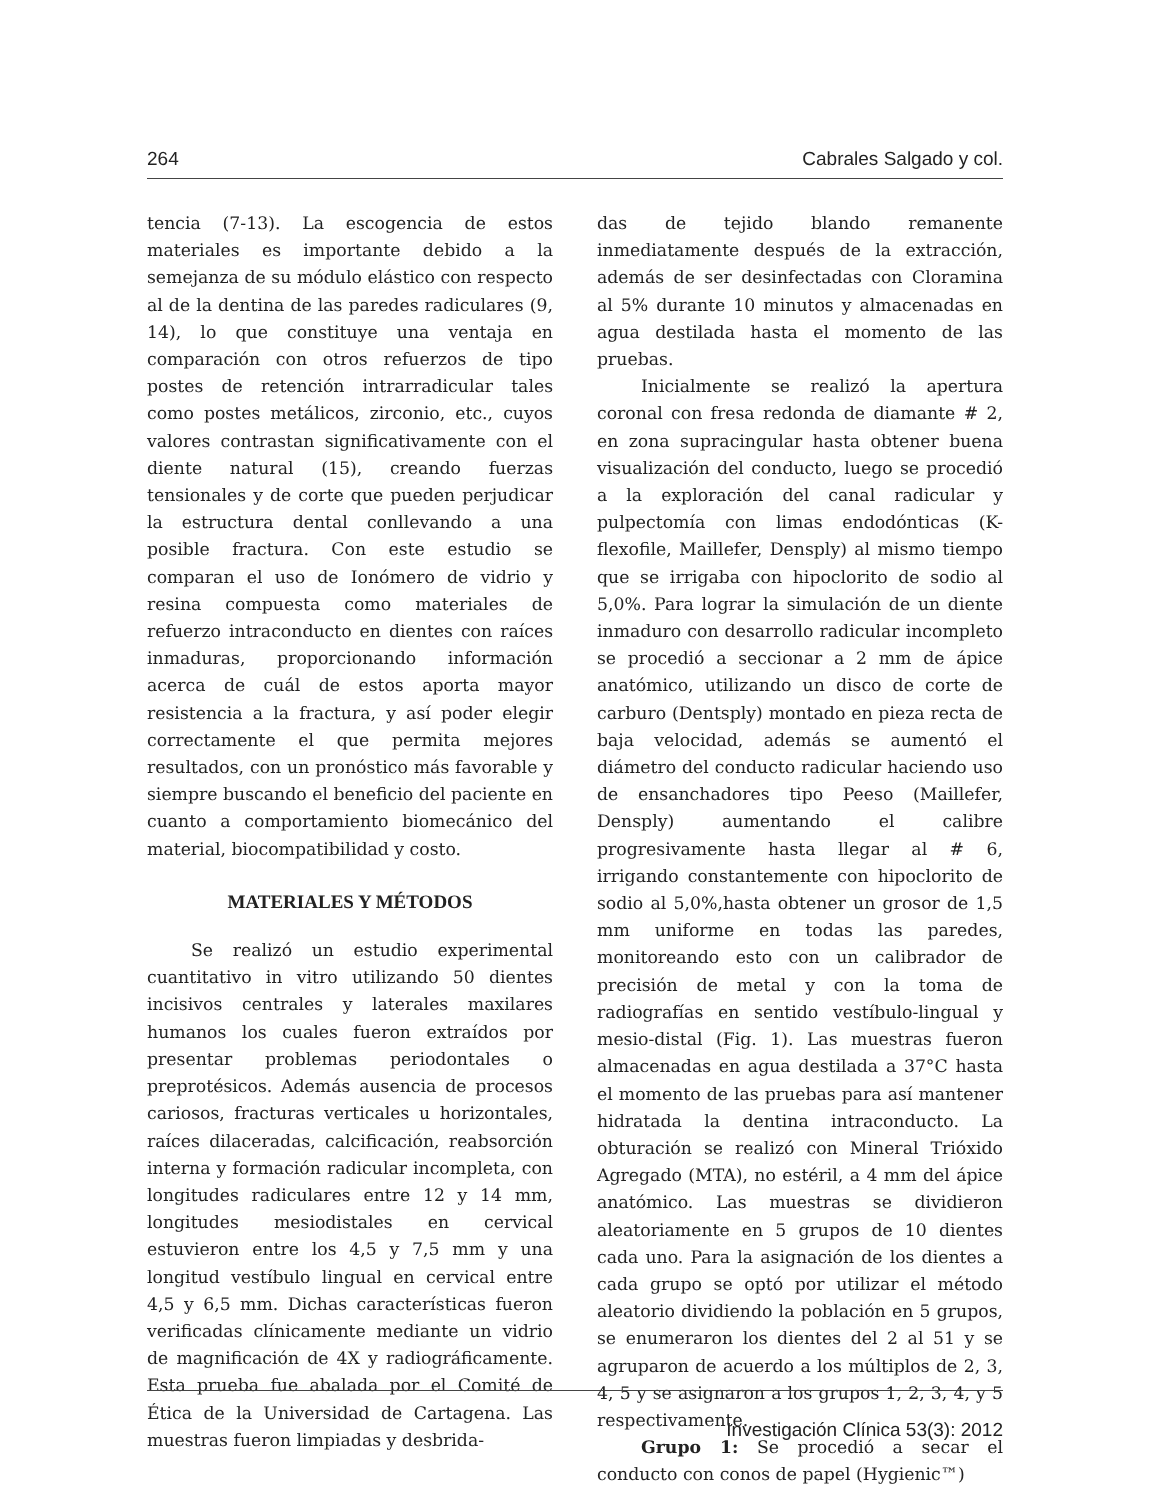264 Cabrales Salgado y col.
tencia (7-13). La escogencia de estos materiales es importante debido a la semejanza de su módulo elástico con respecto al de la dentina de las paredes radiculares (9, 14), lo que constituye una ventaja en comparación con otros refuerzos de tipo postes de retención intrarradicular tales como postes metálicos, zirconio, etc., cuyos valores contrastan significativamente con el diente natural (15), creando fuerzas tensionales y de corte que pueden perjudicar la estructura dental conllevando a una posible fractura. Con este estudio se comparan el uso de Ionómero de vidrio y resina compuesta como materiales de refuerzo intraconducto en dientes con raíces inmaduras, proporcionando información acerca de cuál de estos aporta mayor resistencia a la fractura, y así poder elegir correctamente el que permita mejores resultados, con un pronóstico más favorable y siempre buscando el beneficio del paciente en cuanto a comportamiento biomecánico del material, biocompatibilidad y costo.
MATERIALES Y MÉTODOS
Se realizó un estudio experimental cuantitativo in vitro utilizando 50 dientes incisivos centrales y laterales maxilares humanos los cuales fueron extraídos por presentar problemas periodontales o preprotésicos. Además ausencia de procesos cariosos, fracturas verticales u horizontales, raíces dilaceradas, calcificación, reabsorción interna y formación radicular incompleta, con longitudes radiculares entre 12 y 14 mm, longitudes mesiodistales en cervical estuvieron entre los 4,5 y 7,5 mm y una longitud vestíbulo lingual en cervical entre 4,5 y 6,5 mm. Dichas características fueron verificadas clínicamente mediante un vidrio de magnificación de 4X y radiográficamente. Esta prueba fue abalada por el Comité de Ética de la Universidad de Cartagena. Las muestras fueron limpiadas y desbrida-
das de tejido blando remanente inmediatamente después de la extracción, además de ser desinfectadas con Cloramina al 5% durante 10 minutos y almacenadas en agua destilada hasta el momento de las pruebas.
Inicialmente se realizó la apertura coronal con fresa redonda de diamante # 2, en zona supracingular hasta obtener buena visualización del conducto, luego se procedió a la exploración del canal radicular y pulpectomía con limas endodónticas (K-flexofile, Maillefer, Densply) al mismo tiempo que se irrigaba con hipoclorito de sodio al 5,0%. Para lograr la simulación de un diente inmaduro con desarrollo radicular incompleto se procedió a seccionar a 2 mm de ápice anatómico, utilizando un disco de corte de carburo (Dentsply) montado en pieza recta de baja velocidad, además se aumentó el diámetro del conducto radicular haciendo uso de ensanchadores tipo Peeso (Maillefer, Densply) aumentando el calibre progresivamente hasta llegar al # 6, irrigando constantemente con hipoclorito de sodio al 5,0%,hasta obtener un grosor de 1,5 mm uniforme en todas las paredes, monitoreando esto con un calibrador de precisión de metal y con la toma de radiografías en sentido vestíbulo-lingual y mesio-distal (Fig. 1). Las muestras fueron almacenadas en agua destilada a 37°C hasta el momento de las pruebas para así mantener hidratada la dentina intraconducto. La obturación se realizó con Mineral Trióxido Agregado (MTA), no estéril, a 4 mm del ápice anatómico. Las muestras se dividieron aleatoriamente en 5 grupos de 10 dientes cada uno. Para la asignación de los dientes a cada grupo se optó por utilizar el método aleatorio dividiendo la población en 5 grupos, se enumeraron los dientes del 2 al 51 y se agruparon de acuerdo a los múltiplos de 2, 3, 4, 5 y se asignaron a los grupos 1, 2, 3, 4, y 5 respectivamente.
Grupo 1: Se procedió a secar el conducto con conos de papel (Hygienic™)
Investigación Clínica 53(3): 2012